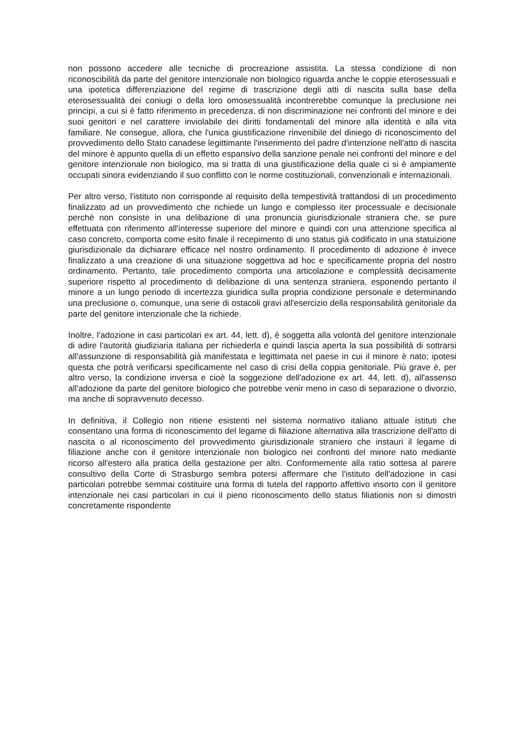non possono accedere alle tecniche di procreazione assistita. La stessa condizione di non riconoscibilità da parte del genitore intenzionale non biologico riguarda anche le coppie eterosessuali e una ipotetica differenziazione del regime di trascrizione degli atti di nascita sulla base della eterosessualità dei coniugi o della loro omosessualità incontrerebbe comunque la preclusione nei principi, a cui si è fatto riferimento in precedenza, di non discriminazione nei confronti del minore e dei suoi genitori e nel carattere inviolabile dei diritti fondamentali del minore alla identità e alla vita familiare. Ne consegue, allora, che l'unica giustificazione rinvenibile del diniego di riconoscimento del provvedimento dello Stato canadese legittimante l'inserimento del padre d'intenzione nell'atto di nascita del minore è appunto quella di un effetto espansivo della sanzione penale nei confronti del minore e del genitore intenzionale non biologico, ma si tratta di una giustificazione della quale ci si è ampiamente occupati sinora evidenziando il suo conflitto con le norme costituzionali, convenzionali e internazionali.
Per altro verso, l'istituto non corrisponde al requisito della tempestività trattandosi di un procedimento finalizzato ad un provvedimento che richiede un lungo e complesso iter processuale e decisionale perchè non consiste in una delibazione di una pronuncia giurisdizionale straniera che, se pure effettuata con riferimento all'interesse superiore del minore e quindi con una attenzione specifica al caso concreto, comporta come esito finale il recepimento di uno status già codificato in una statuizione giurisdizionale da dichiarare efficace nel nostro ordinamento. Il procedimento di adozione è invece finalizzato a una creazione di una situazione soggettiva ad hoc e specificamente propria del nostro ordinamento. Pertanto, tale procedimento comporta una articolazione e complessità decisamente superiore rispetto al procedimento di delibazione di una sentenza straniera, esponendo pertanto il minore a un lungo periodo di incertezza giuridica sulla propria condizione personale e determinando una preclusione o, comunque, una serie di ostacoli gravi all'esercizio della responsabilità genitoriale da parte del genitore intenzionale che la richiede.
Inoltre, l'adozione in casi particolari ex art. 44, lett. d), è soggetta alla volontà del genitore intenzionale di adire l'autorità giudiziaria italiana per richiederla e quindi lascia aperta la sua possibilità di sottrarsi all'assunzione di responsabilità già manifestata e legittimata nel paese in cui il minore è nato; ipotesi questa che potrà verificarsi specificamente nel caso di crisi della coppia genitoriale. Più grave è, per altro verso, la condizione inversa e cioè la soggezione dell'adozione ex art. 44, lett. d), all'assenso all'adozione da parte del genitore biologico che potrebbe venir meno in caso di separazione o divorzio, ma anche di sopravvenuto decesso.
In definitiva, il Collegio non ritiene esistenti nel sistema normativo italiano attuale istituti che consentano una forma di riconoscimento del legame di filiazione alternativa alla trascrizione dell'atto di nascita o al riconoscimento del provvedimento giurisdizionale straniero che instauri il legame di filiazione anche con il genitore intenzionale non biologico nei confronti del minore nato mediante ricorso all'estero alla pratica della gestazione per altri. Conformemente alla ratio sottesa al parere consultivo della Corte di Strasburgo sembra potersi affermare che l'istituto dell'adozione in casi particolari potrebbe semmai costituire una forma di tutela del rapporto affettivo insorto con il genitore intenzionale nei casi particolari in cui il pieno riconoscimento dello status filiationis non si dimostri concretamente rispondente